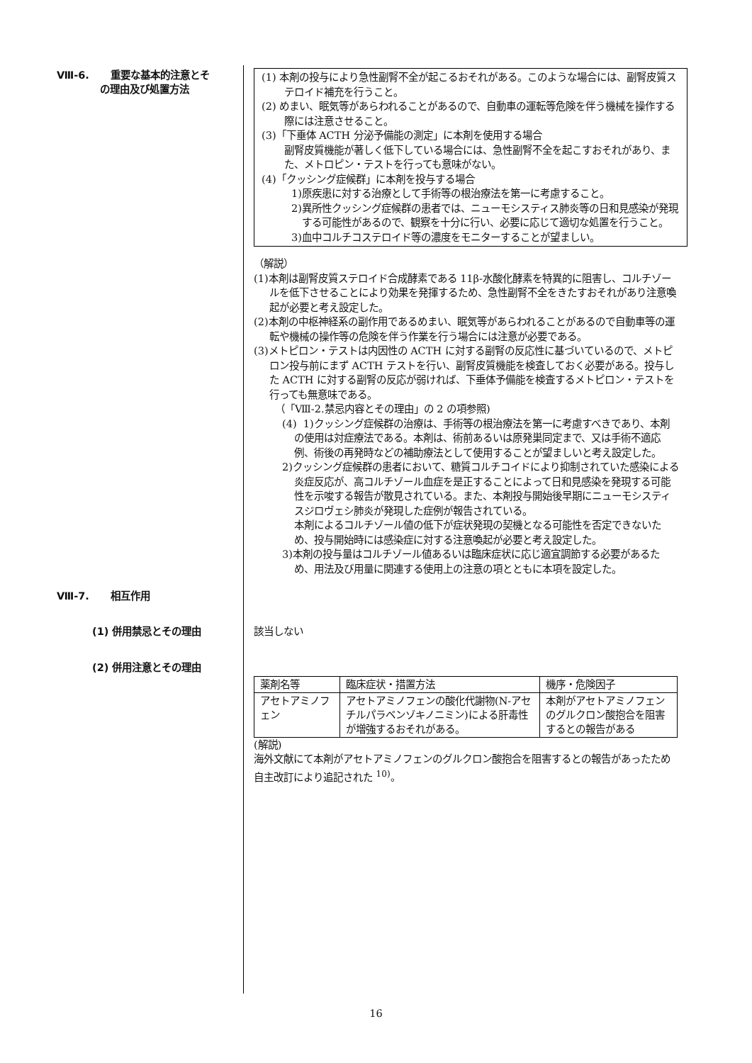Ⅷ-6. 重要な基本的注意とそ
の理由及び処置方法
(1) 本剤の投与により急性副腎不全が起こるおそれがある。このような場合には、副腎皮質ステロイド補充を行うこと。
(2) めまい、眠気等があらわれることがあるので、自動車の運転等危険を伴う機械を操作する際には注意させること。
(3)「下垂体 ACTH 分泌予備能の測定」に本剤を使用する場合
副腎皮質機能が著しく低下している場合には、急性副腎不全を起こすおそれがあり、また、メトロピン・テストを行っても意味がない。
(4)「クッシング症候群」に本剤を投与する場合
1)原疾患に対する治療として手術等の根治療法を第一に考慮すること。
2)異所性クッシング症候群の患者では、ニューモシスティス肺炎等の日和見感染が発現する可能性があるので、観察を十分に行い、必要に応じて適切な処置を行うこと。
3)血中コルチコステロイド等の濃度をモニターすることが望ましい。
（解説）
(1)本剤は副腎皮質ステロイド合成酵素である 11β-水酸化酵素を特異的に阻害し、コルチゾールを低下させることにより効果を発揮するため、急性副腎不全をきたすおそれがあり注意喚起が必要と考え設定した。
(2)本剤の中枢神経系の副作用であるめまい、眠気等があらわれることがあるので自動車等の運転や機械の操作等の危険を伴う作業を行う場合には注意が必要である。
(3)メトピロン・テストは内因性の ACTH に対する副腎の反応性に基づいているので、メトピロン投与前にまず ACTH テストを行い、副腎皮質機能を検査しておく必要がある。投与した ACTH に対する副腎の反応が弱ければ、下垂体予備能を検査するメトピロン・テストを行っても無意味である。
（「Ⅷ-2.禁忌内容とその理由」の 2 の項参照)
(4) 1)クッシング症候群の治療は、手術等の根治療法を第一に考慮すべきであり、本剤の使用は対症療法である。本剤は、術前あるいは原発巣同定まで、又は手術不適応例、術後の再発時などの補助療法として使用することが望ましいと考え設定した。
2)クッシング症候群の患者において、糖質コルチコイドにより抑制されていた感染による炎症反応が、高コルチゾール血症を是正することによって日和見感染を発現する可能性を示唆する報告が散見されている。また、本剤投与開始後早期にニューモシスティスジロヴェシ肺炎が発現した症例が報告されている。
本剤によるコルチゾール値の低下が症状発現の契機となる可能性を否定できないため、投与開始時には感染症に対する注意喚起が必要と考え設定した。
3)本剤の投与量はコルチゾール値あるいは臨床症状に応じ適宜調節する必要があるため、用法及び用量に関連する使用上の注意の項とともに本項を設定した。
Ⅷ-7. 相互作用
(1) 併用禁忌とその理由
該当しない
(2) 併用注意とその理由
| 薬剤名等 | 臨床症状・措置方法 | 機序・危険因子 |
| アセトアミノフェン | アセトアミノフェンの酸化代謝物(N-アセチルパラベンゾキノニミン)による肝毒性が増強するおそれがある。 | 本剤がアセトアミノフェンのグルクロン酸抱合を阻害するとの報告がある |
(解説)
海外文献にて本剤がアセトアミノフェンのグルクロン酸抱合を阻害するとの報告があったため自主改訂により追記された <sup>10)</sup>。
16